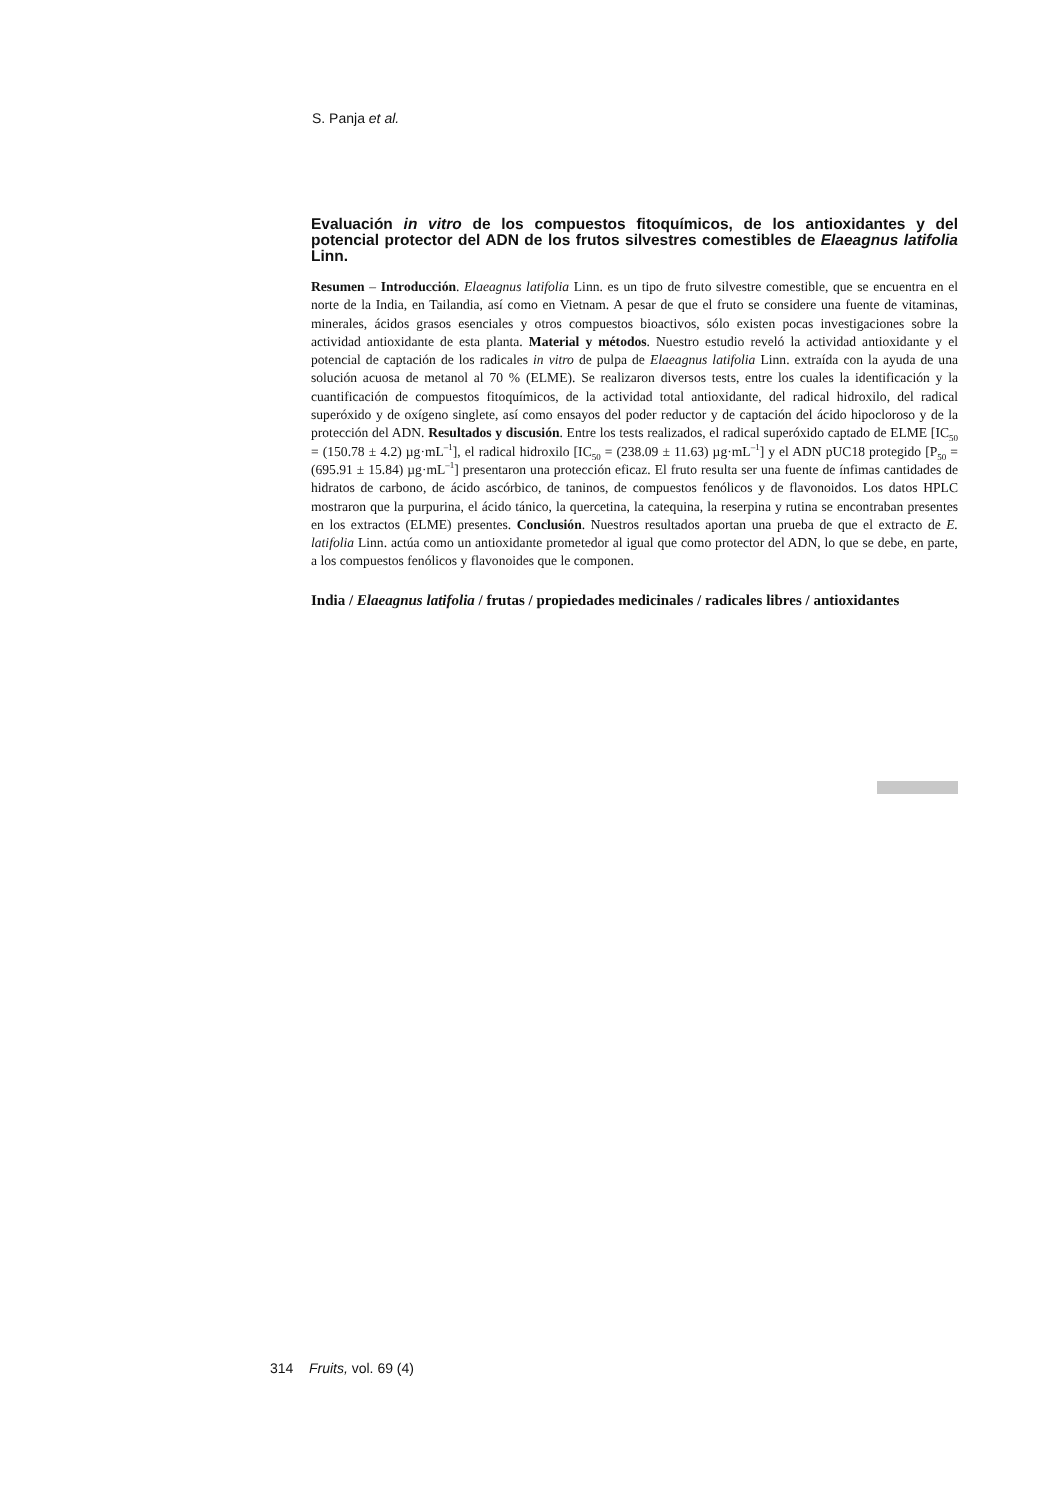S. Panja et al.
Evaluación in vitro de los compuestos fitoquímicos, de los antioxidantes y del potencial protector del ADN de los frutos silvestres comestibles de Elaeagnus latifolia Linn.
Resumen – Introducción. Elaeagnus latifolia Linn. es un tipo de fruto silvestre comestible, que se encuentra en el norte de la India, en Tailandia, así como en Vietnam. A pesar de que el fruto se considere una fuente de vitaminas, minerales, ácidos grasos esenciales y otros compuestos bioactivos, sólo existen pocas investigaciones sobre la actividad antioxidante de esta planta. Material y métodos. Nuestro estudio reveló la actividad antioxidante y el potencial de captación de los radicales in vitro de pulpa de Elaeagnus latifolia Linn. extraída con la ayuda de una solución acuosa de metanol al 70 % (ELME). Se realizaron diversos tests, entre los cuales la identificación y la cuantificación de compuestos fitoquímicos, de la actividad total antioxidante, del radical hidroxilo, del radical superóxido y de oxígeno singlete, así como ensayos del poder reductor y de captación del ácido hipocloroso y de la protección del ADN. Resultados y discusión. Entre los tests realizados, el radical superóxido captado de ELME [IC<sub>50</sub> = (150.78 ± 4.2) µg·mL<sup>–1</sup>], el radical hidroxilo [IC<sub>50</sub> = (238.09 ± 11.63) µg·mL<sup>–1</sup>] y el ADN pUC18 protegido [P<sub>50</sub> = (695.91 ± 15.84) µg·mL<sup>–1</sup>] presentaron una protección eficaz. El fruto resulta ser una fuente de ínfimas cantidades de hidratos de carbono, de ácido ascórbico, de taninos, de compuestos fenólicos y de flavonoidos. Los datos HPLC mostraron que la purpurina, el ácido tánico, la quercetina, la catequina, la reserpina y rutina se encontraban presentes en los extractos (ELME) presentes. Conclusión. Nuestros resultados aportan una prueba de que el extracto de E. latifolia Linn. actúa como un antioxidante prometedor al igual que como protector del ADN, lo que se debe, en parte, a los compuestos fenólicos y flavonoides que le componen.
India / Elaeagnus latifolia / frutas / propiedades medicinales / radicales libres / antioxidantes
314 Fruits, vol. 69 (4)